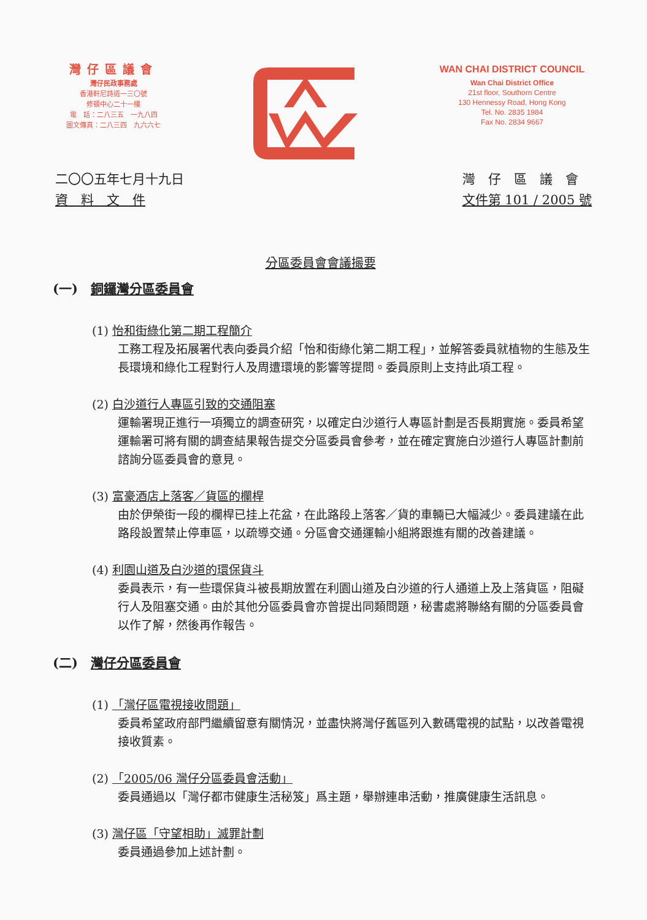灣仔區議會
灣仔民政事務處
香港軒尼詩道一三〇號
修頓中心二十一樓
電　話：二八三五　一九八四
圖文傳真：二八三四　九六六七
WAN CHAI DISTRICT COUNCIL
Wan Chai District Office
21st floor, Southorn Centre
130 Hennessy Road, Hong Kong
Tel. No. 2835 1984
Fax No. 2834 9667
二〇〇五年七月十九日
資　料　文　件
灣　仔　區　議　會
文件第 101 / 2005 號
分區委員會會議撮要
(一)　銅鑼灣分區委員會
(1) 怡和街綠化第二期工程簡介
工務工程及拓展署代表向委員介紹「怡和街綠化第二期工程」，並解答委員就植物的生態及生長環境和綠化工程對行人及周遭環境的影響等提問。委員原則上支持此項工程。
(2) 白沙道行人專區引致的交通阻塞
運輸署現正進行一項獨立的調查研究，以確定白沙道行人專區計劃是否長期實施。委員希望運輸署可將有關的調查結果報告提交分區委員會參考，並在確定實施白沙道行人專區計劃前諮詢分區委員會的意見。
(3) 富豪酒店上落客／貨區的欄桿
由於伊榮街一段的欄桿已挂上花盆，在此路段上落客／貨的車輛已大幅減少。委員建議在此路段設置禁止停車區，以疏導交通。分區會交通運輸小組將跟進有關的改善建議。
(4) 利園山道及白沙道的環保貨斗
委員表示，有一些環保貨斗被長期放置在利園山道及白沙道的行人通道上及上落貨區，阻礙行人及阻塞交通。由於其他分區委員會亦曾提出同類問題，秘書處將聯絡有關的分區委員會以作了解，然後再作報告。
(二)　灣仔分區委員會
(1) 「灣仔區電視接收問題」
委員希望政府部門繼續留意有關情況，並盡快將灣仔舊區列入數碼電視的試點，以改善電視接收質素。
(2) 「2005/06 灣仔分區委員會活動」
委員通過以「灣仔都市健康生活秘笈」爲主題，舉辦連串活動，推廣健康生活訊息。
(3) 灣仔區「守望相助」滅罪計劃
委員通過參加上述計劃。